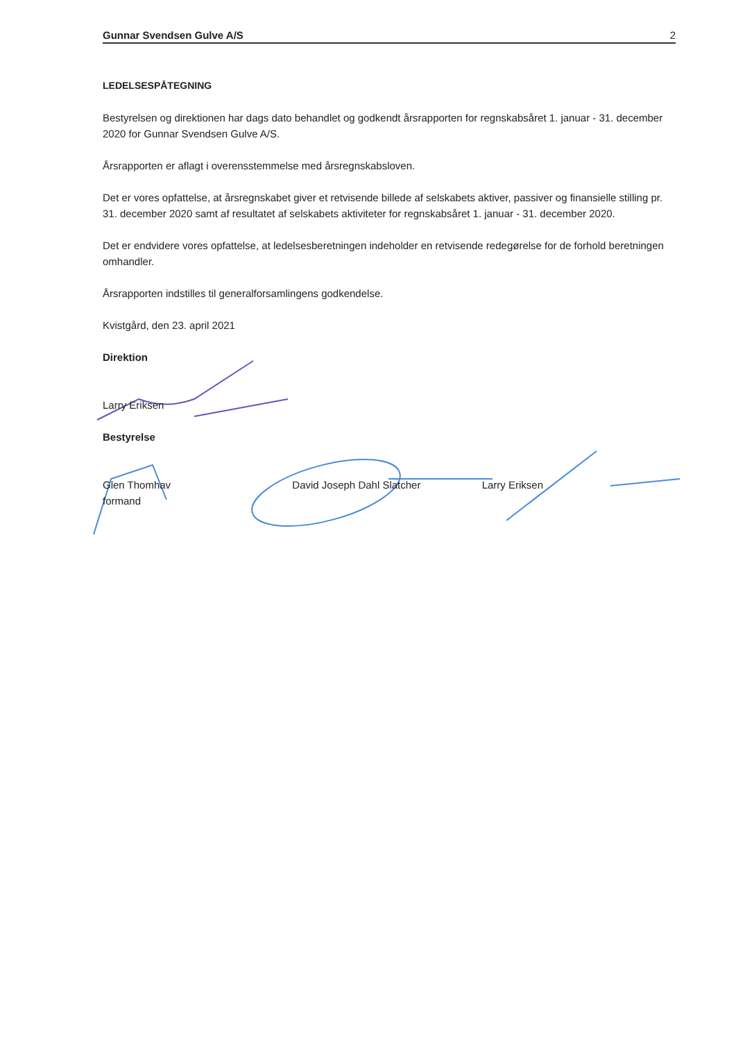Gunnar Svendsen Gulve A/S 2
LEDELSESPÅTEGNING
Bestyrelsen og direktionen har dags dato behandlet og godkendt årsrapporten for regnskabsåret 1. januar - 31. december 2020 for Gunnar Svendsen Gulve A/S.
Årsrapporten er aflagt i overensstemmelse med årsregnskabsloven.
Det er vores opfattelse, at årsregnskabet giver et retvisende billede af selskabets aktiver, passiver og finansielle stilling pr. 31. december 2020 samt af resultatet af selskabets aktiviteter for regnskabsåret 1. januar - 31. december 2020.
Det er endvidere vores opfattelse, at ledelsesberetningen indeholder en retvisende redegørelse for de forhold beretningen omhandler.
Årsrapporten indstilles til generalforsamlingens godkendelse.
Kvistgård, den 23. april 2021
Direktion
Larry Eriksen
Bestyrelse
Glen Thomhav
formand
David Joseph Dahl Slatcher Larry Eriksen